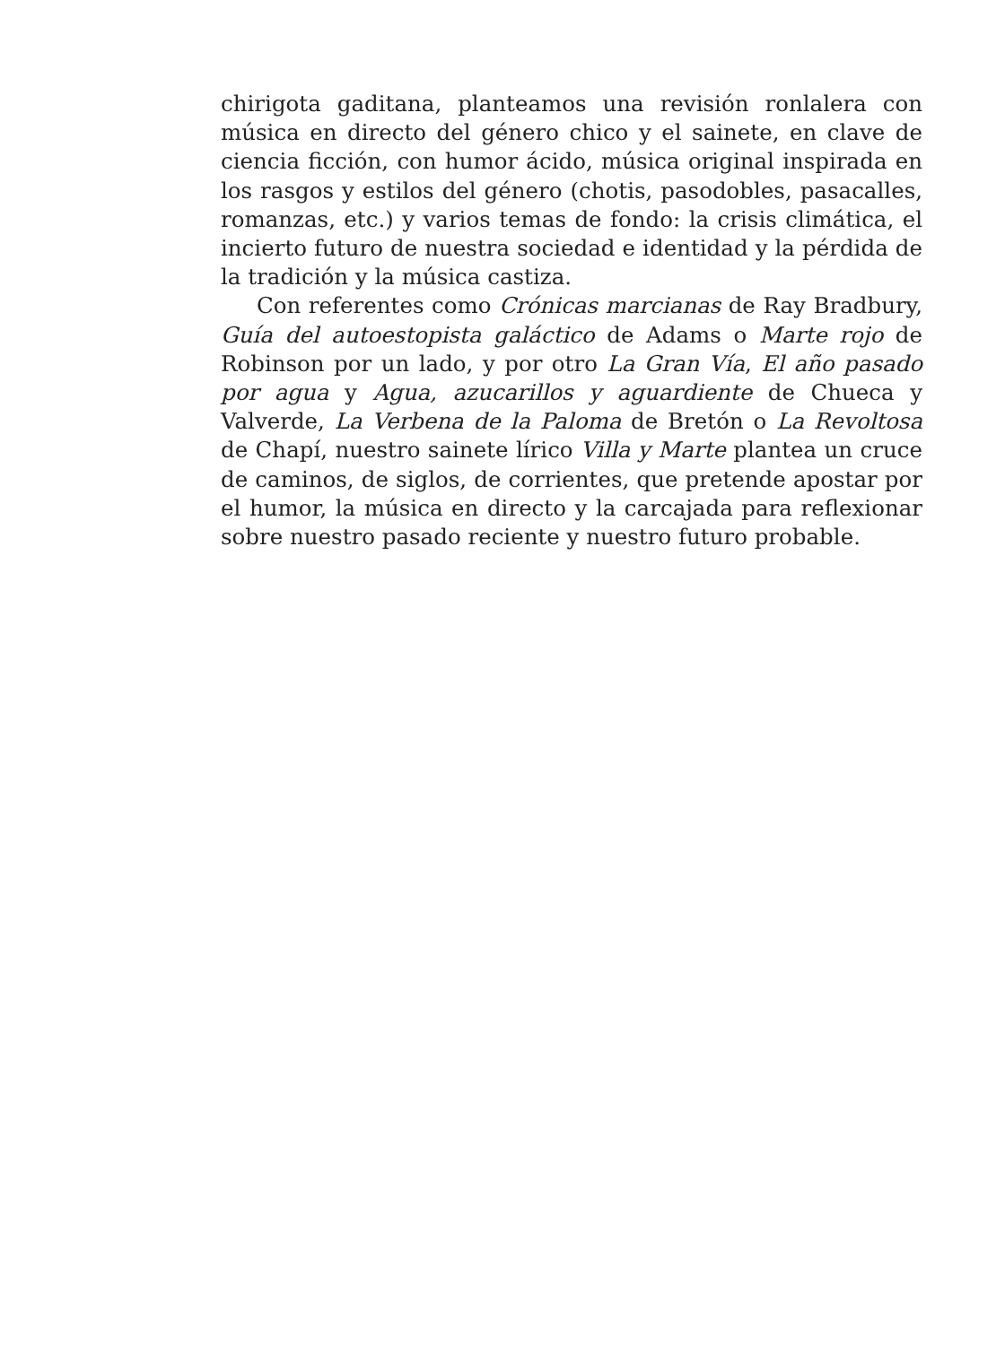chirigota gaditana, planteamos una revisión ronlalera con música en directo del género chico y el sainete, en clave de ciencia ficción, con humor ácido, música original inspirada en los rasgos y estilos del género (chotis, pasodobles, pasacalles, romanzas, etc.) y varios temas de fondo: la crisis climática, el incierto futuro de nuestra sociedad e identidad y la pérdida de la tradición y la música castiza.
Con referentes como Crónicas marcianas de Ray Bradbury, Guía del autoestopista galáctico de Adams o Marte rojo de Robinson por un lado, y por otro La Gran Vía, El año pasado por agua y Agua, azucarillos y aguardiente de Chueca y Valverde, La Verbena de la Paloma de Bretón o La Revoltosa de Chapí, nuestro sainete lírico Villa y Marte plantea un cruce de caminos, de siglos, de corrientes, que pretende apostar por el humor, la música en directo y la carcajada para reflexionar sobre nuestro pasado reciente y nuestro futuro probable.